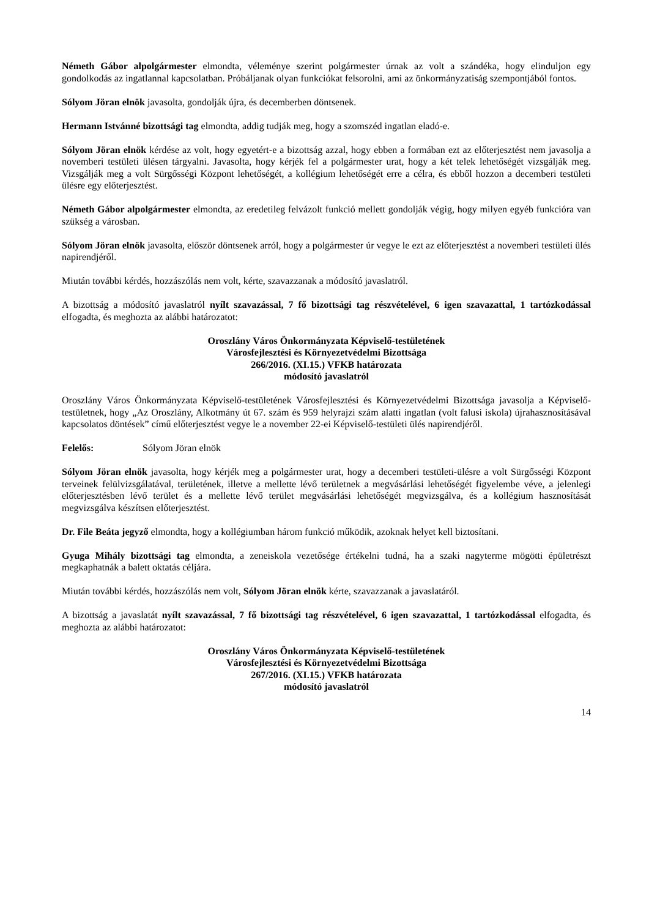Németh Gábor alpolgármester elmondta, véleménye szerint polgármester úrnak az volt a szándéka, hogy elinduljon egy gondolkodás az ingatlannal kapcsolatban. Próbáljanak olyan funkciókat felsorolni, ami az önkormányzatiság szempontjából fontos.
Sólyom Jöran elnök javasolta, gondolják újra, és decemberben döntsenek.
Hermann Istvánné bizottsági tag elmondta, addig tudják meg, hogy a szomszéd ingatlan eladó-e.
Sólyom Jöran elnök kérdése az volt, hogy egyetért-e a bizottság azzal, hogy ebben a formában ezt az előterjesztést nem javasolja a novemberi testületi ülésen tárgyalni. Javasolta, hogy kérjék fel a polgármester urat, hogy a két telek lehetőségét vizsgálják meg. Vizsgálják meg a volt Sürgősségi Központ lehetőségét, a kollégium lehetőségét erre a célra, és ebből hozzon a decemberi testületi ülésre egy előterjesztést.
Németh Gábor alpolgármester elmondta, az eredetileg felvázolt funkció mellett gondolják végig, hogy milyen egyéb funkcióra van szükség a városban.
Sólyom Jöran elnök javasolta, először döntsenek arról, hogy a polgármester úr vegye le ezt az előterjesztést a novemberi testületi ülés napirendjéről.
Miután további kérdés, hozzászólás nem volt, kérte, szavazzanak a módosító javaslatról.
A bizottság a módosító javaslatról nyílt szavazással, 7 fő bizottsági tag részvételével, 6 igen szavazattal, 1 tartózkodással elfogadta, és meghozta az alábbi határozatot:
Oroszlány Város Önkormányzata Képviselő-testületének
Városfejlesztési és Környezetvédelmi Bizottsága
266/2016. (XI.15.) VFKB határozata
módosító javaslatról
Oroszlány Város Önkormányzata Képviselő-testületének Városfejlesztési és Környezetvédelmi Bizottsága javasolja a Képviselő-testületnek, hogy „Az Oroszlány, Alkotmány út 67. szám és 959 helyrajzi szám alatti ingatlan (volt falusi iskola) újrahasznosításával kapcsolatos döntések” című előterjesztést vegye le a november 22-ei Képviselő-testületi ülés napirendjéről.
Felelős: Sólyom Jöran elnök
Sólyom Jöran elnök javasolta, hogy kérjék meg a polgármester urat, hogy a decemberi testületi-ülésre a volt Sürgősségi Központ terveinek felülvizsgálatával, területének, illetve a mellette lévő területnek a megvásárlási lehetőségét figyelembe véve, a jelenlegi előterjesztésben lévő terület és a mellette lévő terület megvásárlási lehetőségét megvizsgálva, és a kollégium hasznosítását megvizsgálva készítsen előterjesztést.
Dr. File Beáta jegyző elmondta, hogy a kollégiumban három funkció működik, azoknak helyet kell biztosítani.
Gyuga Mihály bizottsági tag elmondta, a zeneiskola vezetősége értékelni tudná, ha a szaki nagyterme mögötti épületrészt megkaphatnák a balett oktatás céljára.
Miután további kérdés, hozzászólás nem volt, Sólyom Jöran elnök kérte, szavazzanak a javaslatáról.
A bizottság a javaslatát nyílt szavazással, 7 fő bizottsági tag részvételével, 6 igen szavazattal, 1 tartózkodással elfogadta, és meghozta az alábbi határozatot:
Oroszlány Város Önkormányzata Képviselő-testületének
Városfejlesztési és Környezetvédelmi Bizottsága
267/2016. (XI.15.) VFKB határozata
módosító javaslatról
14